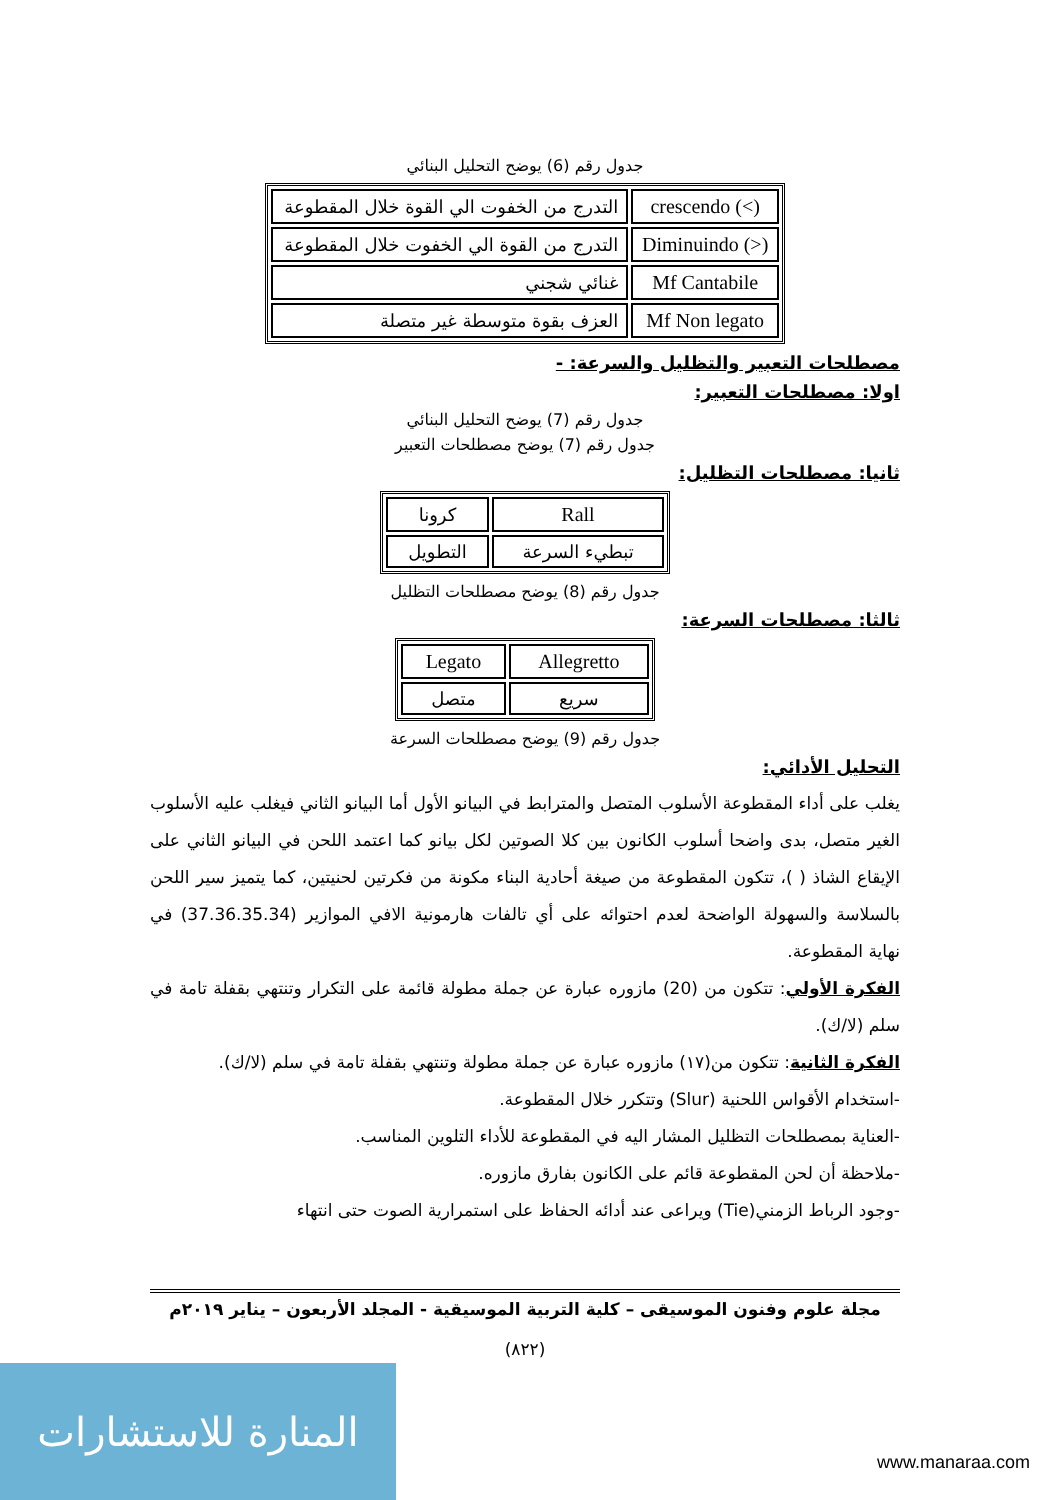جدول رقم (6) يوضح التحليل البنائي
| crescendo (<) | التدرج من الخفوت الي القوة خلال المقطوعة |
| Diminuindo (>) | التدرج من القوة الي الخفوت خلال المقطوعة |
| Mf Cantabile | غنائي شجني |
| Mf Non legato | العزف بقوة متوسطة غير متصلة |
مصطلحات التعبير والتظليل والسرعة: -
اولا: مصطلحات التعبير:
جدول رقم (7) يوضح التحليل البنائي
جدول رقم (7) يوضح مصطلحات التعبير
ثانيا: مصطلحات التظليل:
| Rall | كرونا |
| تبطيء السرعة | التطويل |
جدول رقم (8) يوضح مصطلحات التظليل
ثالثا: مصطلحات السرعة:
| Allegretto | Legato |
| سريع | متصل |
جدول رقم (9) يوضح مصطلحات السرعة
التحليل الأدائي:
يغلب على أداء المقطوعة الأسلوب المتصل والمترابط في البيانو الأول أما البيانو الثاني فيغلب عليه الأسلوب الغير متصل، بدى واضحا أسلوب الكانون بين كلا الصوتين لكل بيانو كما اعتمد اللحن في البيانو الثاني على الإيقاع الشاذ ( )، تتكون المقطوعة من صيغة أحادية البناء مكونة من فكرتين لحنيتين، كما يتميز سير اللحن بالسلاسة والسهولة الواضحة لعدم احتوائه على أي تالفات هارمونية الافي الموازير (37.36.35.34) في نهاية المقطوعة.
الفكرة الأولي: تتكون من (20) مازوره عبارة عن جملة مطولة قائمة على التكرار وتنتهي بقفلة تامة في سلم (لا/ك).
الفكرة الثانية: تتكون من(١٧) مازوره عبارة عن جملة مطولة وتنتهي بقفلة تامة في سلم (لا/ك).
-استخدام الأقواس اللحنية (Slur) وتتكرر خلال المقطوعة.
-العناية بمصطلحات التظليل المشار اليه في المقطوعة للأداء التلوين المناسب.
-ملاحظة أن لحن المقطوعة قائم على الكانون بفارق مازوره.
-وجود الرباط الزمني(Tie) ويراعى عند أدائه الحفاظ على استمرارية الصوت حتى انتهاء
مجلة علوم وفنون الموسيقى – كلية التربية الموسيقية - المجلد الأربعون – يناير ٢٠١٩م
(٨٢٢)
المنارة للاستشارات
www.manaraa.com